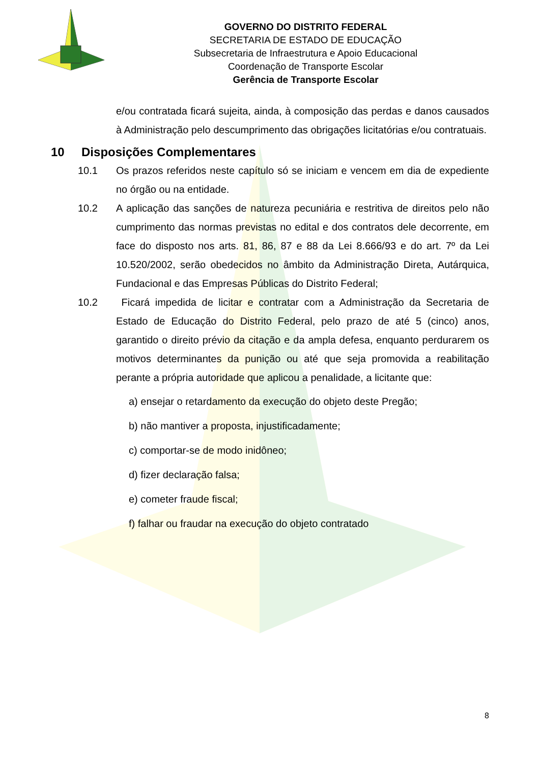GOVERNO DO DISTRITO FEDERAL
SECRETARIA DE ESTADO DE EDUCAÇÃO
Subsecretaria de Infraestrutura e Apoio Educacional
Coordenação de Transporte Escolar
Gerência de Transporte Escolar
e/ou contratada ficará sujeita, ainda, à composição das perdas e danos causados à Administração pelo descumprimento das obrigações licitatórias e/ou contratuais.
10 Disposições Complementares
10.1 Os prazos referidos neste capítulo só se iniciam e vencem em dia de expediente no órgão ou na entidade.
10.2 A aplicação das sanções de natureza pecuniária e restritiva de direitos pelo não cumprimento das normas previstas no edital e dos contratos dele decorrente, em face do disposto nos arts. 81, 86, 87 e 88 da Lei 8.666/93 e do art. 7º da Lei 10.520/2002, serão obedecidos no âmbito da Administração Direta, Autárquica, Fundacional e das Empresas Públicas do Distrito Federal;
10.2 Ficará impedida de licitar e contratar com a Administração da Secretaria de Estado de Educação do Distrito Federal, pelo prazo de até 5 (cinco) anos, garantido o direito prévio da citação e da ampla defesa, enquanto perdurarem os motivos determinantes da punição ou até que seja promovida a reabilitação perante a própria autoridade que aplicou a penalidade, a licitante que:
a) ensejar o retardamento da execução do objeto deste Pregão;
b) não mantiver a proposta, injustificadamente;
c) comportar-se de modo inidôneo;
d) fizer declaração falsa;
e) cometer fraude fiscal;
f) falhar ou fraudar na execução do objeto contratado
8